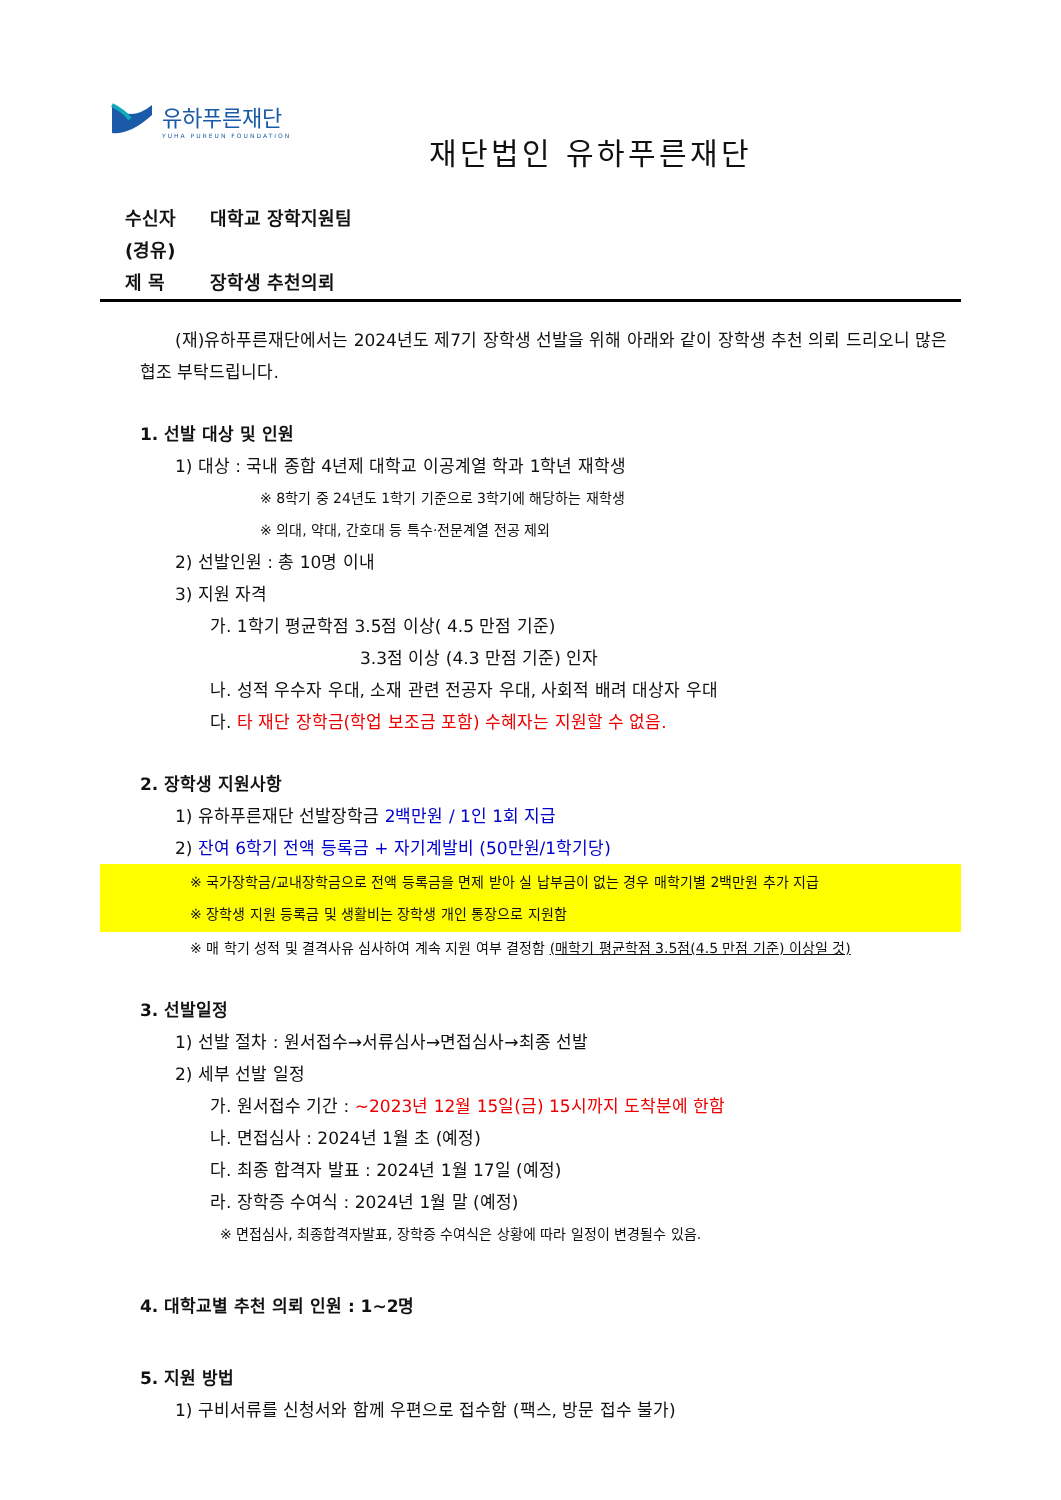유하푸른재단
YUHA PUREUN FOUNDATION
재단법인 유하푸른재단
수신자 대학교 장학지원팀
(경유)
제 목 장학생 추천의뢰
(재)유하푸른재단에서는 2024년도 제7기 장학생 선발을 위해 아래와 같이 장학생 추천 의뢰 드리오니 많은 협조 부탁드립니다.
1. 선발 대상 및 인원
1) 대상 : 국내 종합 4년제 대학교 이공계열 학과 1학년 재학생
※ 8학기 중 24년도 1학기 기준으로 3학기에 해당하는 재학생
※ 의대, 약대, 간호대 등 특수·전문계열 전공 제외
2) 선발인원 : 총 10명 이내
3) 지원 자격
가. 1학기 평균학점 3.5점 이상( 4.5 만점 기준)
3.3점 이상 (4.3 만점 기준) 인자
나. 성적 우수자 우대, 소재 관련 전공자 우대, 사회적 배려 대상자 우대
다. 타 재단 장학금(학업 보조금 포함) 수혜자는 지원할 수 없음.
2. 장학생 지원사항
1) 유하푸른재단 선발장학금 2백만원 / 1인 1회 지급
2) 잔여 6학기 전액 등록금 + 자기계발비 (50만원/1학기당)
※ 국가장학금/교내장학금으로 전액 등록금을 면제 받아 실 납부금이 없는 경우 매학기별 2백만원 추가 지급
※ 장학생 지원 등록금 및 생활비는 장학생 개인 통장으로 지원함
※ 매 학기 성적 및 결격사유 심사하여 계속 지원 여부 결정함 (매학기 평균학점 3.5점(4.5 만점 기준) 이상일 것)
3. 선발일정
1) 선발 절차 : 원서접수→서류심사→면접심사→최종 선발
2) 세부 선발 일정
가. 원서접수 기간 : ~2023년 12월 15일(금) 15시까지 도착분에 한함
나. 면접심사 : 2024년 1월 초 (예정)
다. 최종 합격자 발표 : 2024년 1월 17일 (예정)
라. 장학증 수여식 : 2024년 1월 말 (예정)
※ 면접심사, 최종합격자발표, 장학증 수여식은 상황에 따라 일정이 변경될수 있음.
4. 대학교별 추천 의뢰 인원 : 1~2명
5. 지원 방법
1) 구비서류를 신청서와 함께 우편으로 접수함 (팩스, 방문 접수 불가)